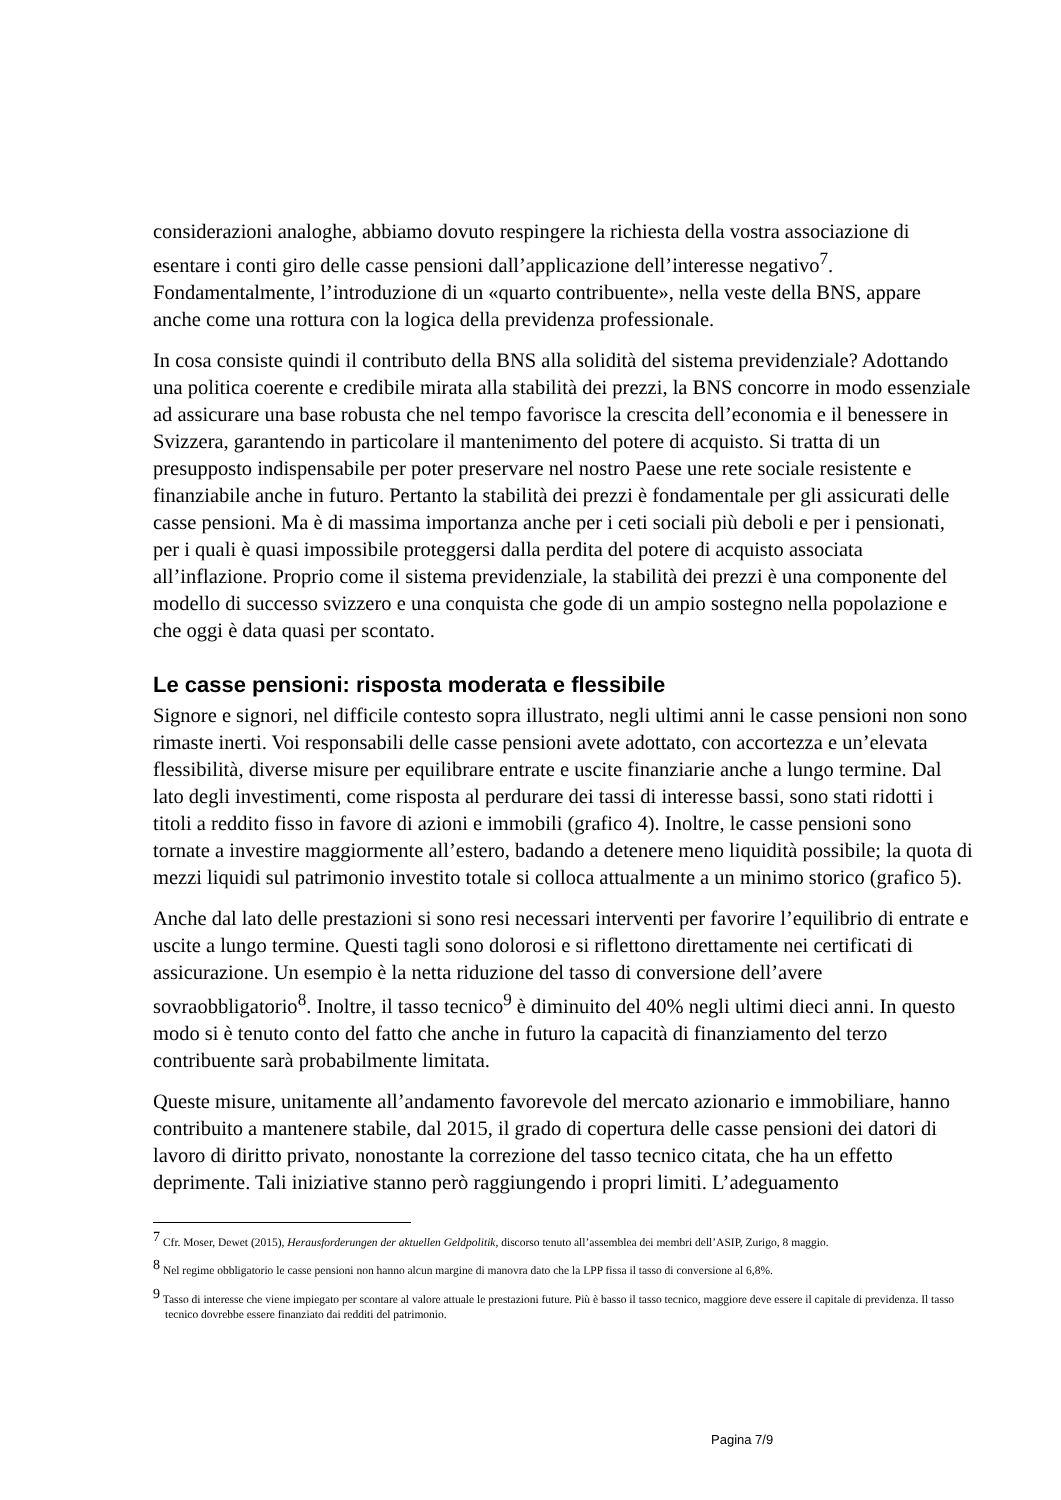considerazioni analoghe, abbiamo dovuto respingere la richiesta della vostra associazione di esentare i conti giro delle casse pensioni dall’applicazione dell’interesse negativo<sup>7</sup>. Fondamentalmente, l’introduzione di un «quarto contribuente», nella veste della BNS, appare anche come una rottura con la logica della previdenza professionale.
In cosa consiste quindi il contributo della BNS alla solidità del sistema previdenziale? Adottando una politica coerente e credibile mirata alla stabilità dei prezzi, la BNS concorre in modo essenziale ad assicurare una base robusta che nel tempo favorisce la crescita dell’economia e il benessere in Svizzera, garantendo in particolare il mantenimento del potere di acquisto. Si tratta di un presupposto indispensabile per poter preservare nel nostro Paese une rete sociale resistente e finanziabile anche in futuro. Pertanto la stabilità dei prezzi è fondamentale per gli assicurati delle casse pensioni. Ma è di massima importanza anche per i ceti sociali più deboli e per i pensionati, per i quali è quasi impossibile proteggersi dalla perdita del potere di acquisto associata all’inflazione. Proprio come il sistema previdenziale, la stabilità dei prezzi è una componente del modello di successo svizzero e una conquista che gode di un ampio sostegno nella popolazione e che oggi è data quasi per scontato.
Le casse pensioni: risposta moderata e flessibile
Signore e signori, nel difficile contesto sopra illustrato, negli ultimi anni le casse pensioni non sono rimaste inerti. Voi responsabili delle casse pensioni avete adottato, con accortezza e un’elevata flessibilità, diverse misure per equilibrare entrate e uscite finanziarie anche a lungo termine. Dal lato degli investimenti, come risposta al perdurare dei tassi di interesse bassi, sono stati ridotti i titoli a reddito fisso in favore di azioni e immobili (grafico 4). Inoltre, le casse pensioni sono tornate a investire maggiormente all’estero, badando a detenere meno liquidità possibile; la quota di mezzi liquidi sul patrimonio investito totale si colloca attualmente a un minimo storico (grafico 5).
Anche dal lato delle prestazioni si sono resi necessari interventi per favorire l’equilibrio di entrate e uscite a lungo termine. Questi tagli sono dolorosi e si riflettono direttamente nei certificati di assicurazione. Un esempio è la netta riduzione del tasso di conversione dell’avere sovraobbligatorio<sup>8</sup>. Inoltre, il tasso tecnico<sup>9</sup> è diminuito del 40% negli ultimi dieci anni. In questo modo si è tenuto conto del fatto che anche in futuro la capacità di finanziamento del terzo contribuente sarà probabilmente limitata.
Queste misure, unitamente all’andamento favorevole del mercato azionario e immobiliare, hanno contribuito a mantenere stabile, dal 2015, il grado di copertura delle casse pensioni dei datori di lavoro di diritto privato, nonostante la correzione del tasso tecnico citata, che ha un effetto deprimente. Tali iniziative stanno però raggiungendo i propri limiti. L’adeguamento
<sup>7</sup> Cfr. Moser, Dewet (2015), Herausforderungen der aktuellen Geldpolitik, discorso tenuto all’assemblea dei membri dell’ASIP, Zurigo, 8 maggio.
<sup>8</sup> Nel regime obbligatorio le casse pensioni non hanno alcun margine di manovra dato che la LPP fissa il tasso di conversione al 6,8%.
<sup>9</sup> Tasso di interesse che viene impiegato per scontare al valore attuale le prestazioni future. Più è basso il tasso tecnico, maggiore deve essere il capitale di previdenza. Il tasso tecnico dovrebbe essere finanziato dai redditi del patrimonio.
Pagina 7/9